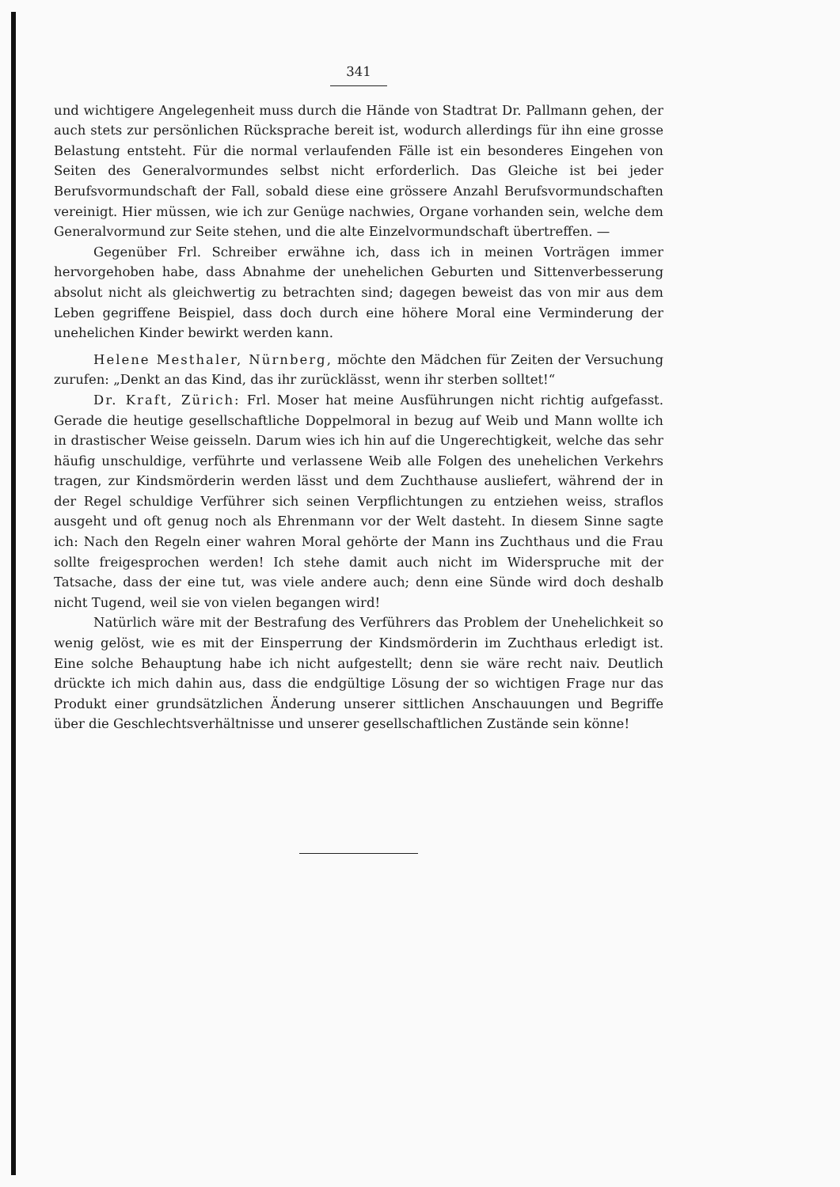341
und wichtigere Angelegenheit muss durch die Hände von Stadtrat Dr. Pallmann gehen, der auch stets zur persönlichen Rücksprache bereit ist, wodurch allerdings für ihn eine grosse Belastung entsteht. Für die normal verlaufenden Fälle ist ein besonderes Eingehen von Seiten des Generalvormundes selbst nicht erforderlich. Das Gleiche ist bei jeder Berufsvormundschaft der Fall, sobald diese eine grössere Anzahl Berufsvormundschaften vereinigt. Hier müssen, wie ich zur Genüge nachwies, Organe vorhanden sein, welche dem Generalvormund zur Seite stehen, und die alte Einzelvormundschaft übertreffen. —
Gegenüber Frl. Schreiber erwähne ich, dass ich in meinen Vorträgen immer hervorgehoben habe, dass Abnahme der unehelichen Geburten und Sittenverbesserung absolut nicht als gleichwertig zu betrachten sind; dagegen beweist das von mir aus dem Leben gegriffene Beispiel, dass doch durch eine höhere Moral eine Verminderung der unehelichen Kinder bewirkt werden kann.
Helene Mesthaler, Nürnberg, möchte den Mädchen für Zeiten der Versuchung zurufen: „Denkt an das Kind, das ihr zurücklässt, wenn ihr sterben solltet!“
Dr. Kraft, Zürich: Frl. Moser hat meine Ausführungen nicht richtig aufgefasst. Gerade die heutige gesellschaftliche Doppelmoral in bezug auf Weib und Mann wollte ich in drastischer Weise geisseln. Darum wies ich hin auf die Ungerechtigkeit, welche das sehr häufig unschuldige, verführte und verlassene Weib alle Folgen des unehelichen Verkehrs tragen, zur Kindsmörderin werden lässt und dem Zuchthause ausliefert, während der in der Regel schuldige Verführer sich seinen Verpflichtungen zu entziehen weiss, straflos ausgeht und oft genug noch als Ehrenmann vor der Welt dasteht. In diesem Sinne sagte ich: Nach den Regeln einer wahren Moral gehörte der Mann ins Zuchthaus und die Frau sollte freigesprochen werden! Ich stehe damit auch nicht im Widerspruche mit der Tatsache, dass der eine tut, was viele andere auch; denn eine Sünde wird doch deshalb nicht Tugend, weil sie von vielen begangen wird!
Natürlich wäre mit der Bestrafung des Verführers das Problem der Unehelichkeit so wenig gelöst, wie es mit der Einsperrung der Kindsmörderin im Zuchthaus erledigt ist. Eine solche Behauptung habe ich nicht aufgestellt; denn sie wäre recht naiv. Deutlich drückte ich mich dahin aus, dass die endgültige Lösung der so wichtigen Frage nur das Produkt einer grundsätzlichen Änderung unserer sittlichen Anschauungen und Begriffe über die Geschlechtsverhältnisse und unserer gesellschaftlichen Zustände sein könne!